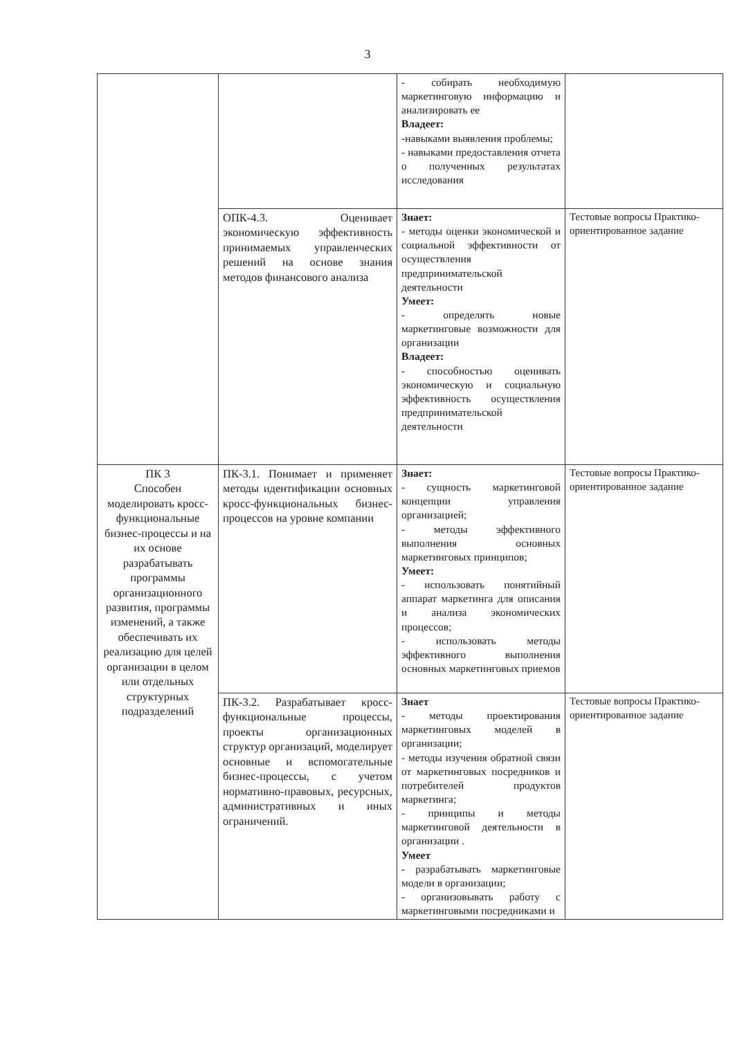3
| | | - собирать необходимую маркетинговую информацию и анализировать ее Владеет: -навыками выявления проблемы; - навыками предоставления отчета о полученных результатах исследования | |
| | ОПК-4.3. Оценивает экономическую эффективность принимаемых управленческих решений на основе знания методов финансового анализа | Знает: - методы оценки экономической и социальной эффективности от осуществления предпринимательской деятельности Умеет: - определять новые маркетинговые возможности для организации Владеет: - способностью оценивать экономическую и социальную эффективность осуществления предпринимательской деятельности | Тестовые вопросы Практико-ориентированное задание |
| ПК 3 Способен моделировать кросс-функциональные бизнес-процессы и на их основе разрабатывать программы организационного развития, программы изменений, а также обеспечивать их реализацию для целей организации в целом или отдельных структурных подразделений | ПК-3.1. Понимает и применяет методы идентификации основных кросс-функциональных бизнес-процессов на уровне компании | Знает: - сущность маркетинговой концепции управления организацией; - методы эффективного выполнения основных маркетинговых принципов; Умеет: - использовать понятийный аппарат маркетинга для описания и анализа экономических процессов; - использовать методы эффективного выполнения основных маркетинговых приемов | Тестовые вопросы Практико-ориентированное задание |
| | ПК-3.2. Разрабатывает кросс-функциональные процессы, проекты организационных структур организаций, моделирует основные и вспомогательные бизнес-процессы, с учетом нормативно-правовых, ресурсных, административных и иных ограничений. | Знает - методы проектирования маркетинговых моделей в организации; - методы изучения обратной связи от маркетинговых посредников и потребителей продуктов маркетинга; - принципы и методы маркетинговой деятельности в организации . Умеет - разрабатывать маркетинговые модели в организации; - организовывать работу с маркетинговыми посредниками и | Тестовые вопросы Практико-ориентированное задание |